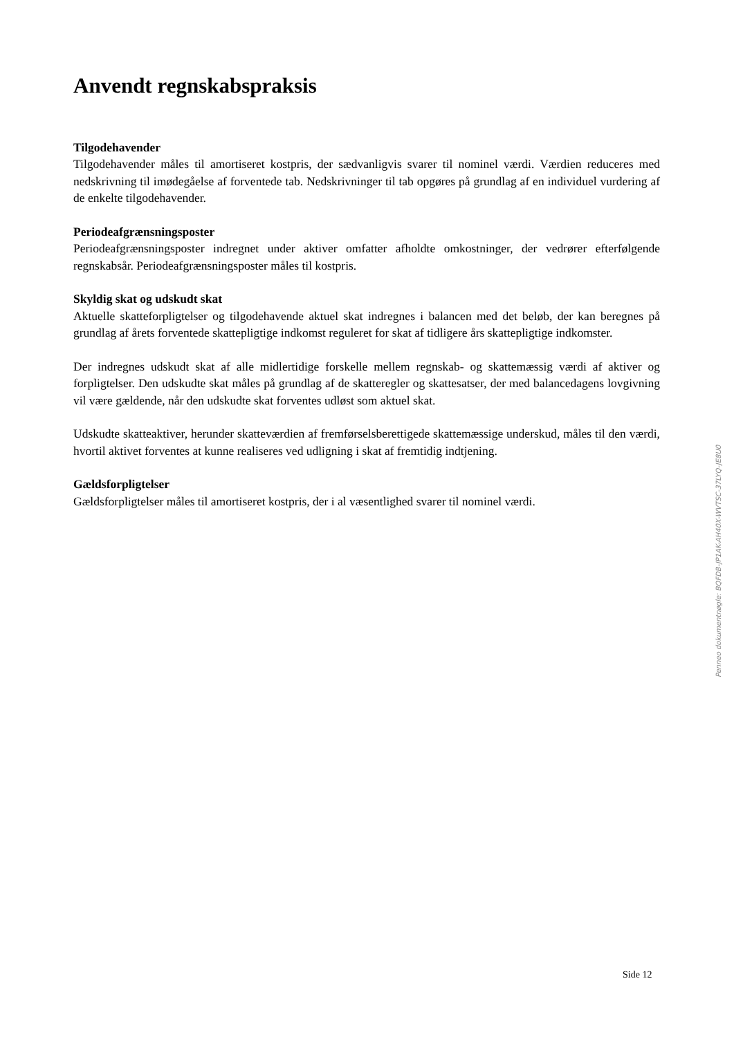Anvendt regnskabspraksis
Tilgodehavender
Tilgodehavender måles til amortiseret kostpris, der sædvanligvis svarer til nominel værdi. Værdien reduceres med nedskrivning til imødegåelse af forventede tab. Nedskrivninger til tab opgøres på grundlag af en individuel vurdering af de enkelte tilgodehavender.
Periodeafgrænsningsposter
Periodeafgrænsningsposter indregnet under aktiver omfatter afholdte omkostninger, der vedrører efterfølgende regnskabsår. Periodeafgrænsningsposter måles til kostpris.
Skyldig skat og udskudt skat
Aktuelle skatteforpligtelser og tilgodehavende aktuel skat indregnes i balancen med det beløb, der kan beregnes på grundlag af årets forventede skattepligtige indkomst reguleret for skat af tidligere års skattepligtige indkomster.
Der indregnes udskudt skat af alle midlertidige forskelle mellem regnskab- og skattemæssig værdi af aktiver og forpligtelser. Den udskudte skat måles på grundlag af de skatteregler og skattesatser, der med balancedagens lovgivning vil være gældende, når den udskudte skat forventes udløst som aktuel skat.
Udskudte skatteaktiver, herunder skatteværdien af fremførselsberettigede skattemæssige underskud, måles til den værdi, hvortil aktivet forventes at kunne realiseres ved udligning i skat af fremtidig indtjening.
Gældsforpligtelser
Gældsforpligtelser måles til amortiseret kostpris, der i al væsentlighed svarer til nominel værdi.
Penneo dokumentnøgle: BQFDB-JP1AK-AH40X-WVTSC-37LYQ-JE8U0
Side 12